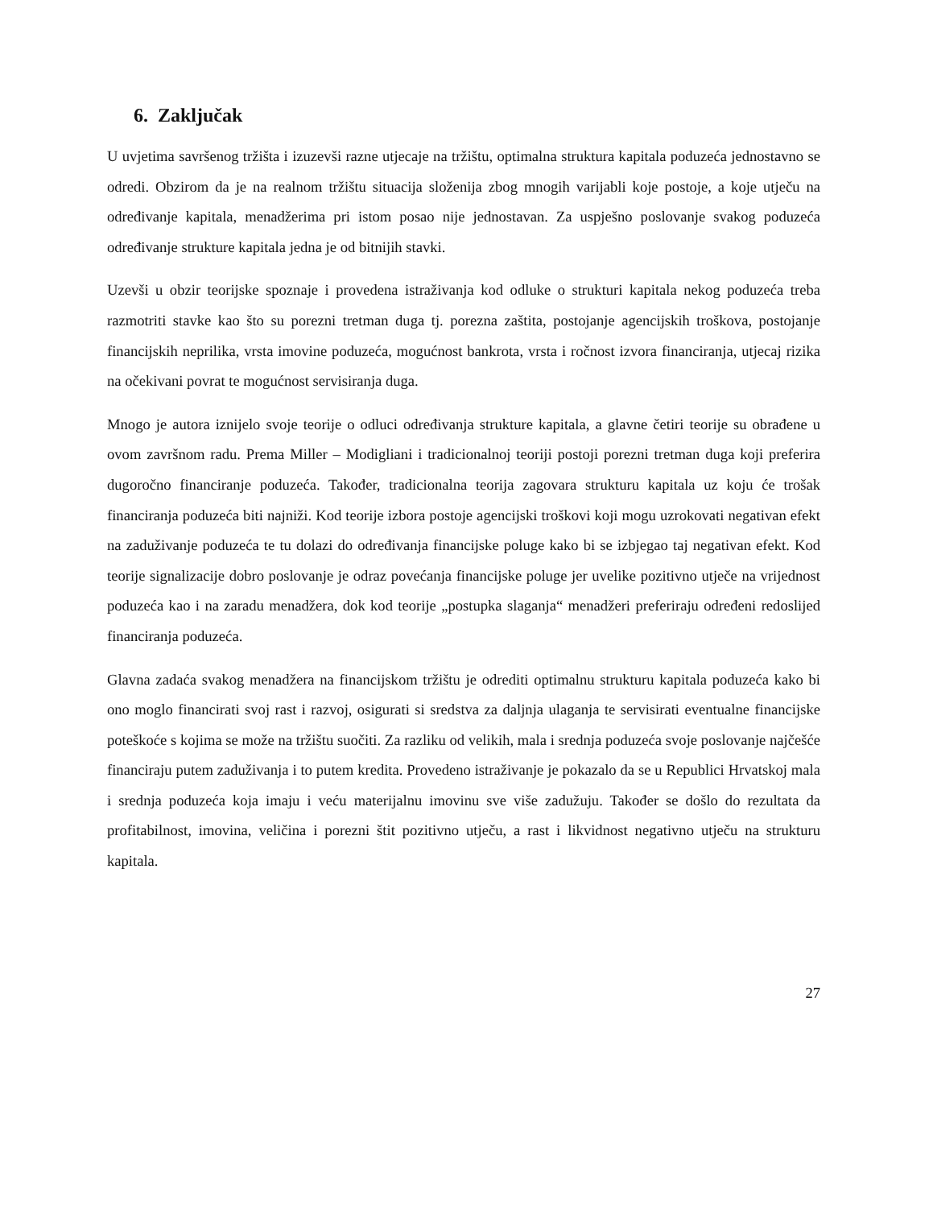6. Zaključak
U uvjetima savršenog tržišta i izuzevši razne utjecaje na tržištu, optimalna struktura kapitala poduzeća jednostavno se odredi. Obzirom da je na realnom tržištu situacija složenija zbog mnogih varijabli koje postoje, a koje utječu na određivanje kapitala, menadžerima pri istom posao nije jednostavan. Za uspješno poslovanje svakog poduzeća određivanje strukture kapitala jedna je od bitnijih stavki.
Uzevši u obzir teorijske spoznaje i provedena istraživanja kod odluke o strukturi kapitala nekog poduzeća treba razmotriti stavke kao što su porezni tretman duga tj. porezna zaštita, postojanje agencijskih troškova, postojanje financijskih neprilika, vrsta imovine poduzeća, mogućnost bankrota, vrsta i ročnost izvora financiranja, utjecaj rizika na očekivani povrat te mogućnost servisiranja duga.
Mnogo je autora iznijelo svoje teorije o odluci određivanja strukture kapitala, a glavne četiri teorije su obrađene u ovom završnom radu. Prema Miller – Modigliani i tradicionalnoj teoriji postoji porezni tretman duga koji preferira dugoročno financiranje poduzeća. Također, tradicionalna teorija zagovara strukturu kapitala uz koju će trošak financiranja poduzeća biti najniži. Kod teorije izbora postoje agencijski troškovi koji mogu uzrokovati negativan efekt na zaduživanje poduzeća te tu dolazi do određivanja financijske poluge kako bi se izbjegao taj negativan efekt. Kod teorije signalizacije dobro poslovanje je odraz povećanja financijske poluge jer uvelike pozitivno utječe na vrijednost poduzeća kao i na zaradu menadžera, dok kod teorije „postupka slaganja“ menadžeri preferiraju određeni redoslijed financiranja poduzeća.
Glavna zadaća svakog menadžera na financijskom tržištu je odrediti optimalnu strukturu kapitala poduzeća kako bi ono moglo financirati svoj rast i razvoj, osigurati si sredstva za daljnja ulaganja te servisirati eventualne financijske poteškoće s kojima se može na tržištu suočiti. Za razliku od velikih, mala i srednja poduzeća svoje poslovanje najčešće financiraju putem zaduživanja i to putem kredita. Provedeno istraživanje je pokazalo da se u Republici Hrvatskoj mala i srednja poduzeća koja imaju i veću materijalnu imovinu sve više zadužuju. Također se došlo do rezultata da profitabilnost, imovina, veličina i porezni štit pozitivno utječu, a rast i likvidnost negativno utječu na strukturu kapitala.
27